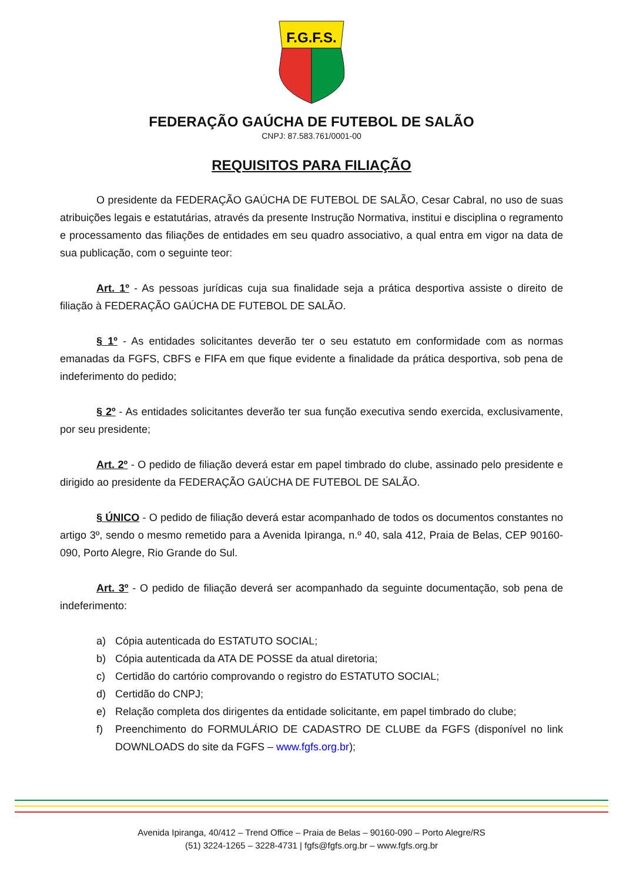F.G.F.S.
FEDERAÇÃO GAÚCHA DE FUTEBOL DE SALÃO
CNPJ: 87.583.761/0001-00
REQUISITOS PARA FILIAÇÃO
O presidente da FEDERAÇÃO GAÚCHA DE FUTEBOL DE SALÃO, Cesar Cabral, no uso de suas atribuições legais e estatutárias, através da presente Instrução Normativa, institui e disciplina o regramento e processamento das filiações de entidades em seu quadro associativo, a qual entra em vigor na data de sua publicação, com o seguinte teor:
Art. 1º - As pessoas jurídicas cuja sua finalidade seja a prática desportiva assiste o direito de filiação à FEDERAÇÃO GAÚCHA DE FUTEBOL DE SALÃO.
§ 1º - As entidades solicitantes deverão ter o seu estatuto em conformidade com as normas emanadas da FGFS, CBFS e FIFA em que fique evidente a finalidade da prática desportiva, sob pena de indeferimento do pedido;
§ 2º - As entidades solicitantes deverão ter sua função executiva sendo exercida, exclusivamente, por seu presidente;
Art. 2º - O pedido de filiação deverá estar em papel timbrado do clube, assinado pelo presidente e dirigido ao presidente da FEDERAÇÃO GAÚCHA DE FUTEBOL DE SALÃO.
§ ÚNICO - O pedido de filiação deverá estar acompanhado de todos os documentos constantes no artigo 3º, sendo o mesmo remetido para a Avenida Ipiranga, n.º 40, sala 412, Praia de Belas, CEP 90160-090, Porto Alegre, Rio Grande do Sul.
Art. 3º - O pedido de filiação deverá ser acompanhado da seguinte documentação, sob pena de indeferimento:
a) Cópia autenticada do ESTATUTO SOCIAL;
b) Cópia autenticada da ATA DE POSSE da atual diretoria;
c) Certidão do cartório comprovando o registro do ESTATUTO SOCIAL;
d) Certidão do CNPJ;
e) Relação completa dos dirigentes da entidade solicitante, em papel timbrado do clube;
f) Preenchimento do FORMULÁRIO DE CADASTRO DE CLUBE da FGFS (disponível no link DOWNLOADS do site da FGFS – www.fgfs.org.br);
Avenida Ipiranga, 40/412 – Trend Office – Praia de Belas – 90160-090 – Porto Alegre/RS
(51) 3224-1265 – 3228-4731 | fgfs@fgfs.org.br – www.fgfs.org.br